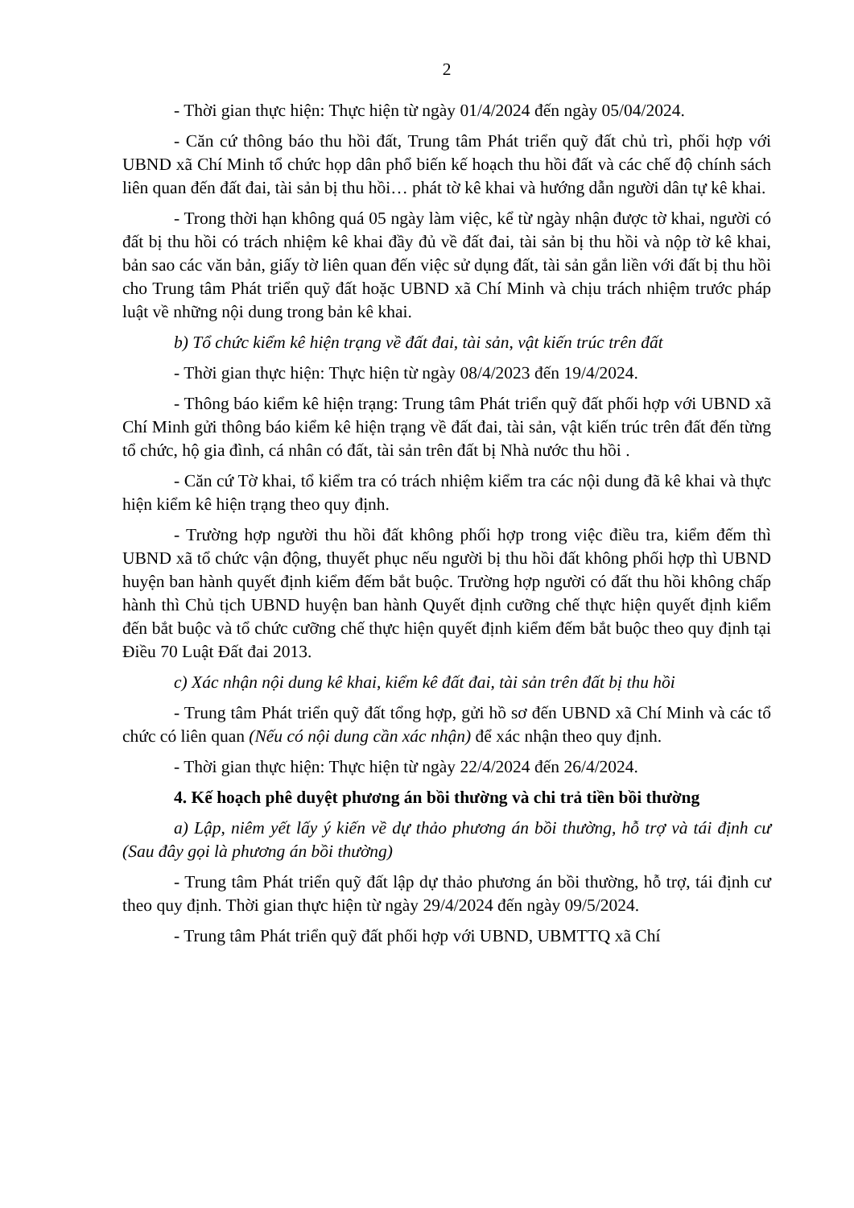2
- Thời gian thực hiện: Thực hiện từ ngày 01/4/2024 đến ngày 05/04/2024.
- Căn cứ thông báo thu hồi đất, Trung tâm Phát triển quỹ đất chủ trì, phối hợp với UBND xã Chí Minh tổ chức họp dân phổ biến kế hoạch thu hồi đất và các chế độ chính sách liên quan đến đất đai, tài sản bị thu hồi… phát tờ kê khai và hướng dẫn người dân tự kê khai.
- Trong thời hạn không quá 05 ngày làm việc, kể từ ngày nhận được tờ khai, người có đất bị thu hồi có trách nhiệm kê khai đầy đủ về đất đai, tài sản bị thu hồi và nộp tờ kê khai, bản sao các văn bản, giấy tờ liên quan đến việc sử dụng đất, tài sản gắn liền với đất bị thu hồi cho Trung tâm Phát triển quỹ đất hoặc UBND xã Chí Minh và chịu trách nhiệm trước pháp luật về những nội dung trong bản kê khai.
b) Tổ chức kiểm kê hiện trạng về đất đai, tài sản, vật kiến trúc trên đất
- Thời gian thực hiện: Thực hiện từ ngày 08/4/2023 đến 19/4/2024.
- Thông báo kiểm kê hiện trạng: Trung tâm Phát triển quỹ đất phối hợp với UBND xã Chí Minh gửi thông báo kiểm kê hiện trạng về đất đai, tài sản, vật kiến trúc trên đất đến từng tổ chức, hộ gia đình, cá nhân có đất, tài sản trên đất bị Nhà nước thu hồi .
- Căn cứ Tờ khai, tổ kiểm tra có trách nhiệm kiểm tra các nội dung đã kê khai và thực hiện kiểm kê hiện trạng theo quy định.
- Trường hợp người thu hồi đất không phối hợp trong việc điều tra, kiểm đếm thì UBND xã tổ chức vận động, thuyết phục nếu người bị thu hồi đất không phối hợp thì UBND huyện ban hành quyết định kiểm đếm bắt buộc. Trường hợp người có đất thu hồi không chấp hành thì Chủ tịch UBND huyện ban hành Quyết định cưỡng chế thực hiện quyết định kiểm đến bắt buộc và tổ chức cưỡng chế thực hiện quyết định kiểm đếm bắt buộc theo quy định tại Điều 70 Luật Đất đai 2013.
c) Xác nhận nội dung kê khai, kiểm kê đất đai, tài sản trên đất bị thu hồi
- Trung tâm Phát triển quỹ đất tổng hợp, gửi hồ sơ đến UBND xã Chí Minh và các tổ chức có liên quan (Nếu có nội dung cần xác nhận) để xác nhận theo quy định.
- Thời gian thực hiện: Thực hiện từ ngày 22/4/2024 đến 26/4/2024.
4. Kế hoạch phê duyệt phương án bồi thường và chi trả tiền bồi thường
a) Lập, niêm yết lấy ý kiến về dự thảo phương án bồi thường, hỗ trợ và tái định cư (Sau đây gọi là phương án bồi thường)
- Trung tâm Phát triển quỹ đất lập dự thảo phương án bồi thường, hỗ trợ, tái định cư theo quy định. Thời gian thực hiện từ ngày 29/4/2024 đến ngày 09/5/2024.
- Trung tâm Phát triển quỹ đất phối hợp với UBND, UBMTTQ xã Chí